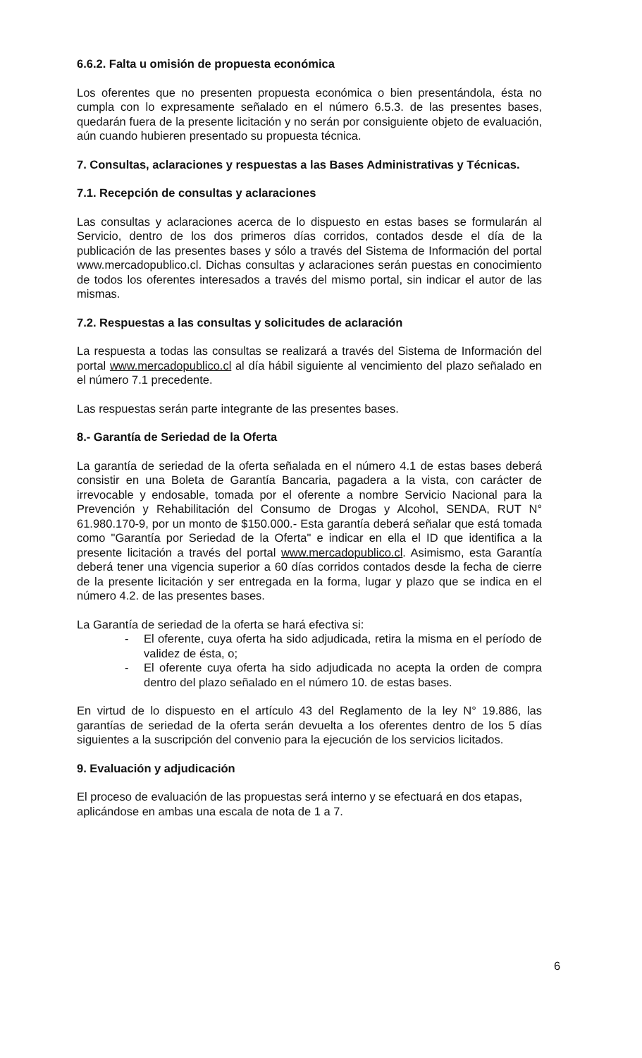6.6.2. Falta u omisión de propuesta económica
Los oferentes que no presenten propuesta económica o bien presentándola, ésta no cumpla con lo expresamente señalado en el número 6.5.3. de las presentes bases, quedarán fuera de la presente licitación y no serán por consiguiente objeto de evaluación, aún cuando hubieren presentado su propuesta técnica.
7. Consultas, aclaraciones y respuestas a las Bases Administrativas y Técnicas.
7.1. Recepción de consultas y aclaraciones
Las consultas y aclaraciones acerca de lo dispuesto en estas bases se formularán al Servicio, dentro de los dos primeros días corridos, contados desde el día de la publicación de las presentes bases y sólo a través del Sistema de Información del portal www.mercadopublico.cl. Dichas consultas y aclaraciones serán puestas en conocimiento de todos los oferentes interesados a través del mismo portal, sin indicar el autor de las mismas.
7.2. Respuestas a las consultas y solicitudes de aclaración
La respuesta a todas las consultas se realizará a través del Sistema de Información del portal www.mercadopublico.cl al día hábil siguiente al vencimiento del plazo señalado en el número 7.1 precedente.
Las respuestas serán parte integrante de las presentes bases.
8.- Garantía de Seriedad de la Oferta
La garantía de seriedad de la oferta señalada en el número 4.1 de estas bases deberá consistir en una Boleta de Garantía Bancaria, pagadera a la vista, con carácter de irrevocable y endosable, tomada por el oferente a nombre Servicio Nacional para la Prevención y Rehabilitación del Consumo de Drogas y Alcohol, SENDA, RUT N° 61.980.170-9, por un monto de $150.000.- Esta garantía deberá señalar que está tomada como "Garantía por Seriedad de la Oferta" e indicar en ella el ID que identifica a la presente licitación a través del portal www.mercadopublico.cl. Asimismo, esta Garantía deberá tener una vigencia superior a 60 días corridos contados desde la fecha de cierre de la presente licitación y ser entregada en la forma, lugar y plazo que se indica en el número 4.2. de las presentes bases.
La Garantía de seriedad de la oferta se hará efectiva si:
- El oferente, cuya oferta ha sido adjudicada, retira la misma en el período de validez de ésta, o;
- El oferente cuya oferta ha sido adjudicada no acepta la orden de compra dentro del plazo señalado en el número 10. de estas bases.
En virtud de lo dispuesto en el artículo 43 del Reglamento de la ley N° 19.886, las garantías de seriedad de la oferta serán devuelta a los oferentes dentro de los 5 días siguientes a la suscripción del convenio para la ejecución de los servicios licitados.
9. Evaluación y adjudicación
El proceso de evaluación de las propuestas será interno y se efectuará en dos etapas, aplicándose en ambas una escala de nota de 1 a 7.
6